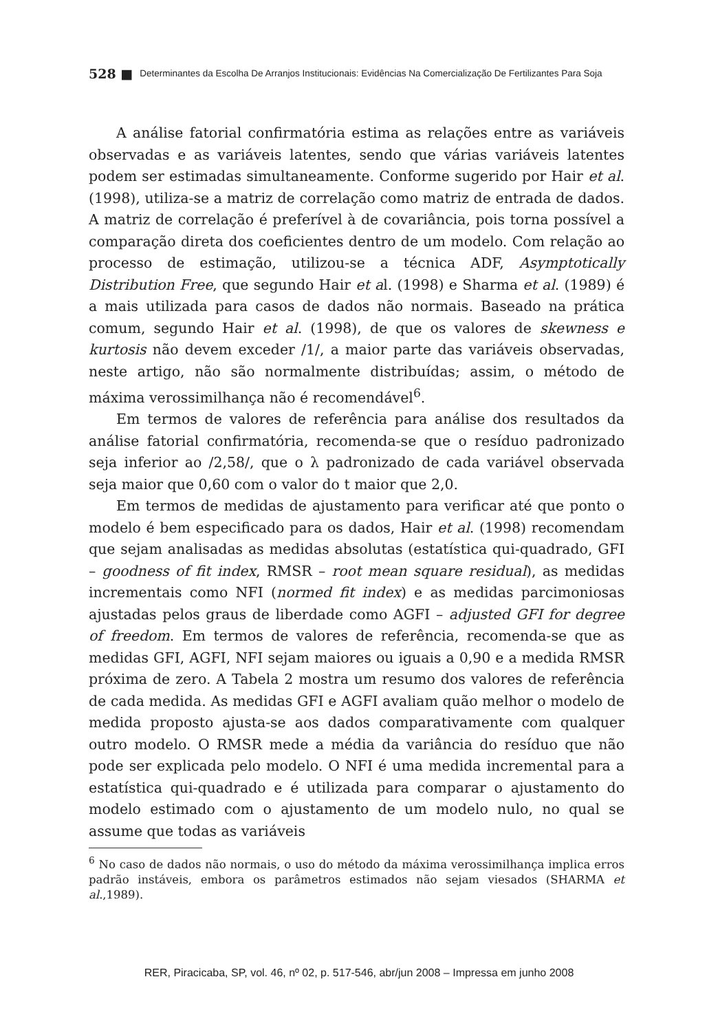528 ■ Determinantes da Escolha De Arranjos Institucionais: Evidências Na Comercialização De Fertilizantes Para Soja
A análise fatorial confirmatória estima as relações entre as variáveis observadas e as variáveis latentes, sendo que várias variáveis latentes podem ser estimadas simultaneamente. Conforme sugerido por Hair et al. (1998), utiliza-se a matriz de correlação como matriz de entrada de dados. A matriz de correlação é preferível à de covariância, pois torna possível a comparação direta dos coeficientes dentro de um modelo. Com relação ao processo de estimação, utilizou-se a técnica ADF, Asymptotically Distribution Free, que segundo Hair et al. (1998) e Sharma et al. (1989) é a mais utilizada para casos de dados não normais. Baseado na prática comum, segundo Hair et al. (1998), de que os valores de skewness e kurtosis não devem exceder /1/, a maior parte das variáveis observadas, neste artigo, não são normalmente distribuídas; assim, o método de máxima verossimilhança não é recomendável<sup>6</sup>.
Em termos de valores de referência para análise dos resultados da análise fatorial confirmatória, recomenda-se que o resíduo padronizado seja inferior ao /2,58/, que o λ padronizado de cada variável observada seja maior que 0,60 com o valor do t maior que 2,0.
Em termos de medidas de ajustamento para verificar até que ponto o modelo é bem especificado para os dados, Hair et al. (1998) recomendam que sejam analisadas as medidas absolutas (estatística qui-quadrado, GFI – goodness of fit index, RMSR – root mean square residual), as medidas incrementais como NFI (normed fit index) e as medidas parcimoniosas ajustadas pelos graus de liberdade como AGFI – adjusted GFI for degree of freedom. Em termos de valores de referência, recomenda-se que as medidas GFI, AGFI, NFI sejam maiores ou iguais a 0,90 e a medida RMSR próxima de zero. A Tabela 2 mostra um resumo dos valores de referência de cada medida. As medidas GFI e AGFI avaliam quão melhor o modelo de medida proposto ajusta-se aos dados comparativamente com qualquer outro modelo. O RMSR mede a média da variância do resíduo que não pode ser explicada pelo modelo. O NFI é uma medida incremental para a estatística qui-quadrado e é utilizada para comparar o ajustamento do modelo estimado com o ajustamento de um modelo nulo, no qual se assume que todas as variáveis
<sup>6</sup> No caso de dados não normais, o uso do método da máxima verossimilhança implica erros padrão instáveis, embora os parâmetros estimados não sejam viesados (SHARMA et al.,1989).
RER, Piracicaba, SP, vol. 46, nº 02, p. 517-546, abr/jun 2008 – Impressa em junho 2008